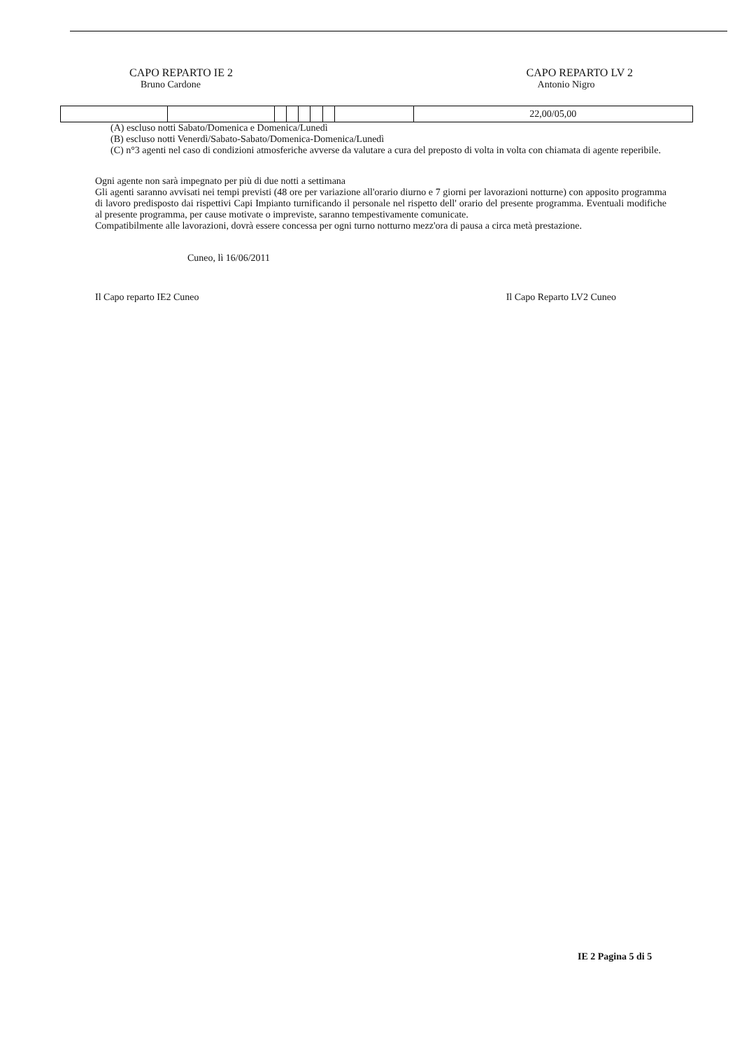CAPO REPARTO IE 2
Bruno Cardone
CAPO REPARTO LV 2
Antonio Nigro
| | | | | | | | | 22,00/05,00 |
(A) escluso notti Sabato/Domenica e Domenica/Lunedì
(B) escluso notti Venerdì/Sabato-Sabato/Domenica-Domenica/Lunedì
(C) n°3 agenti nel caso di condizioni atmosferiche avverse da valutare a cura del preposto di volta in volta con chiamata di agente reperibile.
Ogni agente non sarà impegnato per più di due notti a settimana
Gli agenti saranno avvisati nei tempi previsti (48 ore per variazione all'orario diurno e 7 giorni per lavorazioni notturne) con apposito programma di lavoro predisposto dai rispettivi Capi Impianto turnificando il personale nel rispetto dell' orario del presente programma. Eventuali modifiche al presente programma, per cause motivate o impreviste, saranno tempestivamente comunicate.
Compatibilmente alle lavorazioni, dovrà essere concessa per ogni turno notturno mezz'ora di pausa a circa metà prestazione.
Cuneo, lì 16/06/2011
Il Capo reparto IE2 Cuneo Il Capo Reparto LV2 Cuneo
IE 2 Pagina 5 di 5